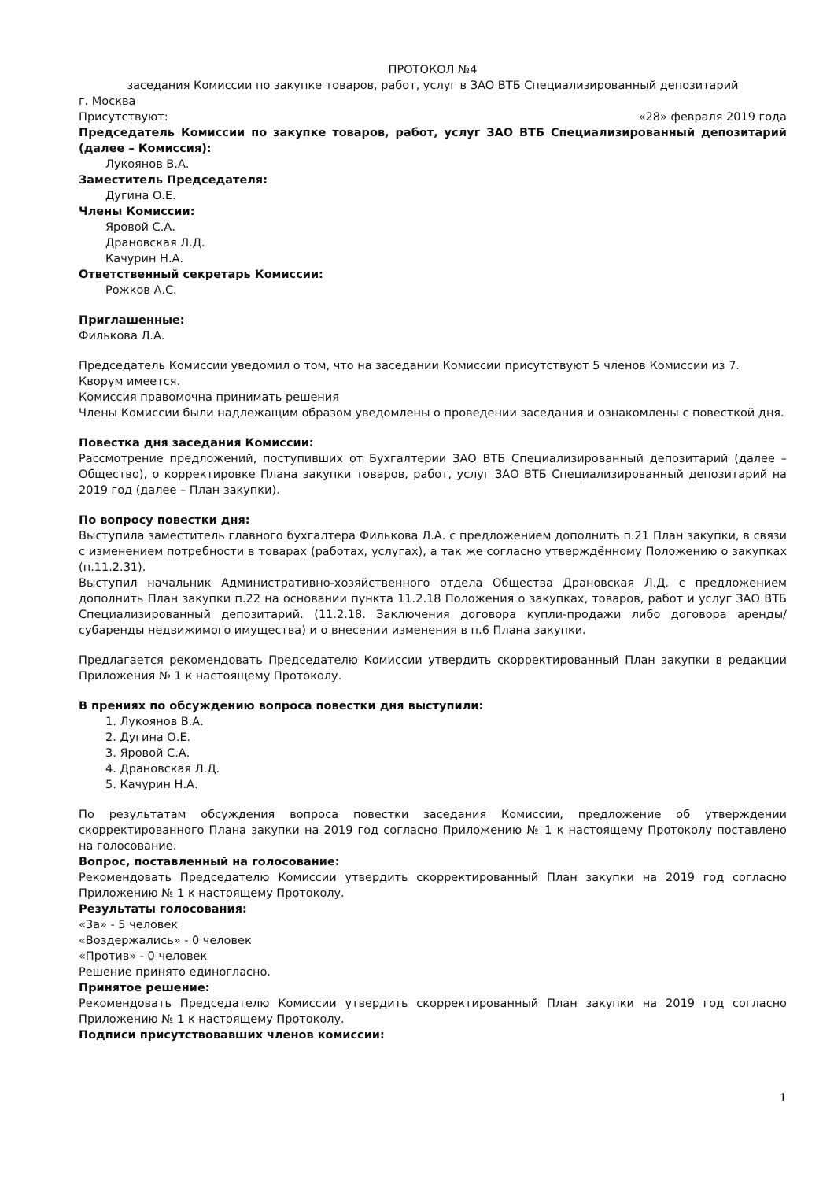ПРОТОКОЛ №4
заседания Комиссии по закупке товаров, работ, услуг в ЗАО ВТБ Специализированный депозитарий
г. Москва
Присутствуют: «28» февраля 2019 года
Председатель Комиссии по закупке товаров, работ, услуг ЗАО ВТБ Специализированный депозитарий (далее – Комиссия):
Лукоянов В.А.
Заместитель Председателя:
Дугина О.Е.
Члены Комиссии:
Яровой С.А.
Драновская Л.Д.
Качурин Н.А.
Ответственный секретарь Комиссии:
Рожков А.С.
Приглашенные:
Филькова Л.А.
Председатель Комиссии уведомил о том, что на заседании Комиссии присутствуют 5 членов Комиссии из 7. Кворум имеется.
Комиссия правомочна принимать решения
Члены Комиссии были надлежащим образом уведомлены о проведении заседания и ознакомлены с повесткой дня.
Повестка дня заседания Комиссии:
Рассмотрение предложений, поступивших от Бухгалтерии ЗАО ВТБ Специализированный депозитарий (далее – Общество), о корректировке Плана закупки товаров, работ, услуг ЗАО ВТБ Специализированный депозитарий на 2019 год (далее – План закупки).
По вопросу повестки дня:
Выступила заместитель главного бухгалтера Филькова Л.А. с предложением дополнить п.21 План закупки, в связи с изменением потребности в товарах (работах, услугах), а так же согласно утверждённому Положению о закупках (п.11.2.31).
Выступил начальник Административно-хозяйственного отдела Общества Драновская Л.Д. с предложением дополнить План закупки п.22 на основании пункта 11.2.18 Положения о закупках, товаров, работ и услуг ЗАО ВТБ Специализированный депозитарий. (11.2.18. Заключения договора купли-продажи либо договора аренды/субаренды недвижимого имущества) и о внесении изменения в п.6 Плана закупки.
Предлагается рекомендовать Председателю Комиссии утвердить скорректированный План закупки в редакции Приложения № 1 к настоящему Протоколу.
В прениях по обсуждению вопроса повестки дня выступили:
1. Лукоянов В.А.
2. Дугина О.Е.
3. Яровой С.А.
4. Драновская Л.Д.
5. Качурин Н.А.
По результатам обсуждения вопроса повестки заседания Комиссии, предложение об утверждении скорректированного Плана закупки на 2019 год согласно Приложению № 1 к настоящему Протоколу поставлено на голосование.
Вопрос, поставленный на голосование:
Рекомендовать Председателю Комиссии утвердить скорректированный План закупки на 2019 год согласно Приложению № 1 к настоящему Протоколу.
Результаты голосования:
«За» - 5 человек
«Воздержались» - 0 человек
«Против» - 0 человек
Решение принято единогласно.
Принятое решение:
Рекомендовать Председателю Комиссии утвердить скорректированный План закупки на 2019 год согласно Приложению № 1 к настоящему Протоколу.
Подписи присутствовавших членов комиссии:
1